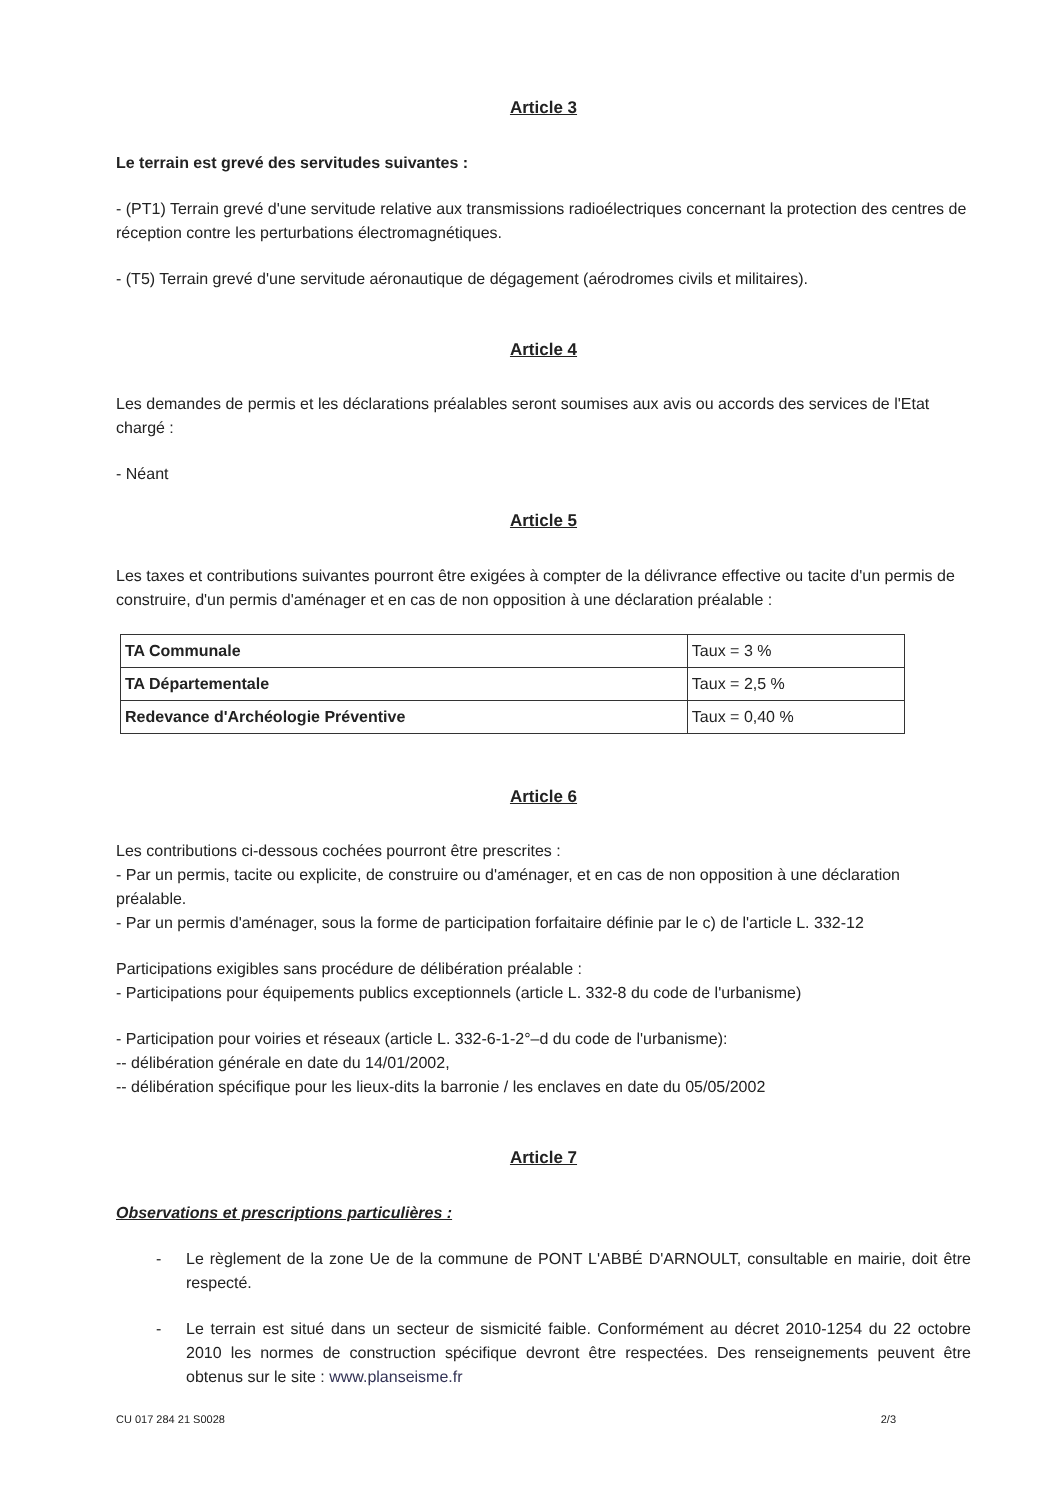Article 3
Le terrain est grevé des servitudes suivantes :
- (PT1) Terrain grevé d'une servitude relative aux transmissions radioélectriques concernant la protection des centres de réception contre les perturbations électromagnétiques.
- (T5) Terrain grevé d'une servitude aéronautique de dégagement (aérodromes civils et militaires).
Article 4
Les demandes de permis et les déclarations préalables seront soumises aux avis ou accords des services de l'Etat chargé :
- Néant
Article 5
Les taxes et contributions suivantes pourront être exigées à compter de la délivrance effective ou tacite d'un permis de construire, d'un permis d'aménager et en cas de non opposition à une déclaration préalable :
| TA Communale | Taux = 3 % |
| TA Départementale | Taux = 2,5 % |
| Redevance d'Archéologie Préventive | Taux = 0,40 % |
Article 6
Les contributions ci-dessous cochées pourront être prescrites :
- Par un permis, tacite ou explicite, de construire ou d'aménager, et en cas de non opposition à une déclaration préalable.
- Par un permis d'aménager, sous la forme de participation forfaitaire définie par le c) de l'article L. 332-12
Participations exigibles sans procédure de délibération préalable :
- Participations pour équipements publics exceptionnels (article L. 332-8 du code de l'urbanisme)
- Participation pour voiries et réseaux (article L. 332-6-1-2°–d du code de l'urbanisme):
-- délibération générale en date du 14/01/2002,
-- délibération spécifique pour les lieux-dits la barronie / les enclaves en date du 05/05/2002
Article 7
Observations et prescriptions particulières :
- Le règlement de la zone Ue de la commune de PONT L'ABBÉ D'ARNOULT, consultable en mairie, doit être respecté.
- Le terrain est situé dans un secteur de sismicité faible. Conformément au décret 2010-1254 du 22 octobre 2010 les normes de construction spécifique devront être respectées. Des renseignements peuvent être obtenus sur le site : www.planseisme.fr
CU 017 284 21 S0028 2/3